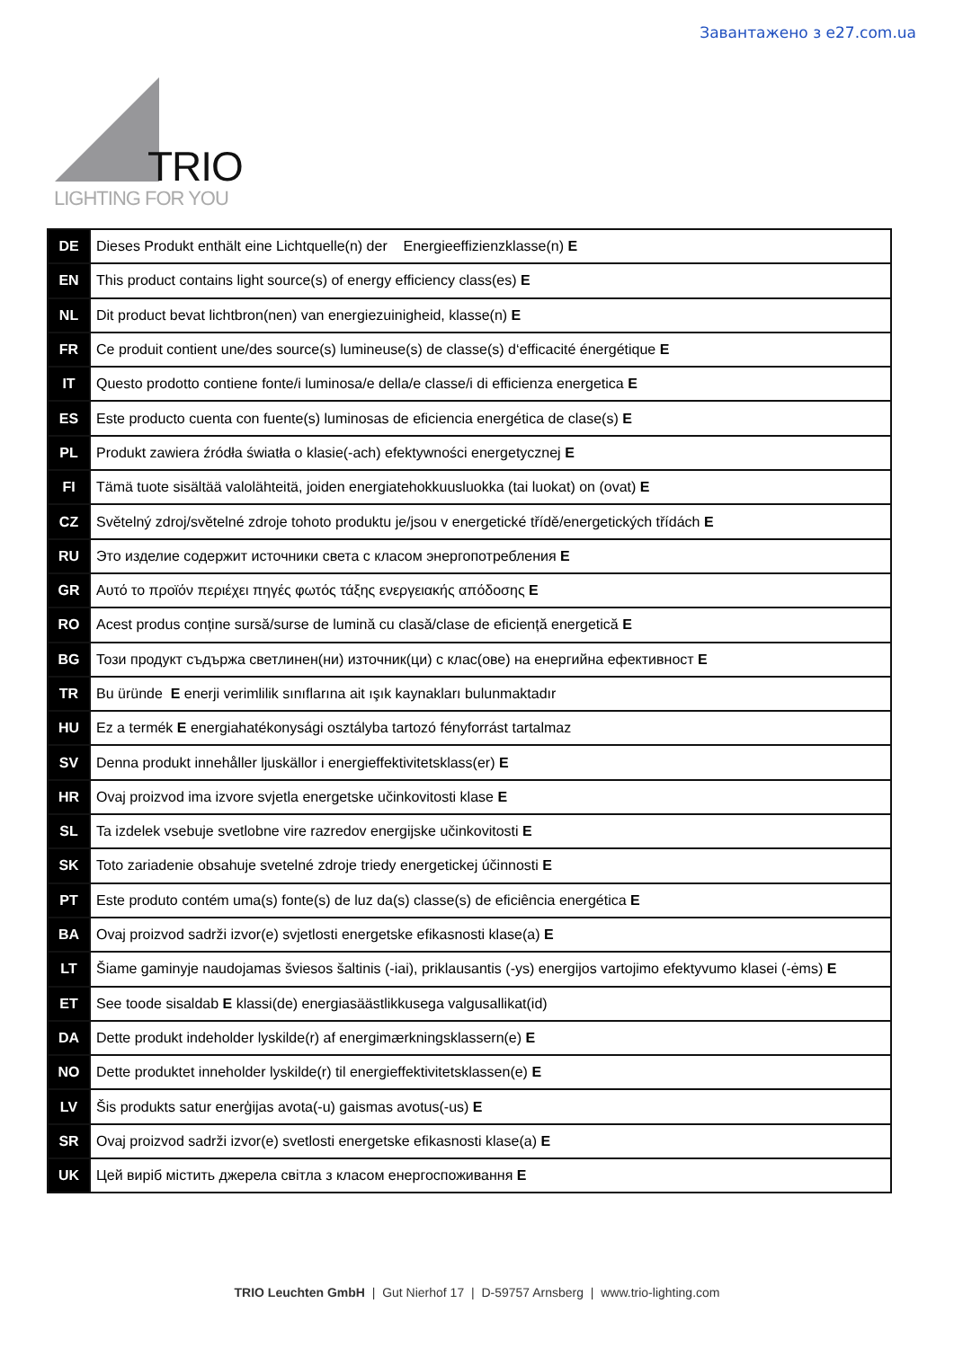Завантажено з e27.com.ua
TRIO
LIGHTING FOR YOU
| DE | Dieses Produkt enthält eine Lichtquelle(n) der Energieeffizienzklasse(n) E |
| EN | This product contains light source(s) of energy efficiency class(es) E |
| NL | Dit product bevat lichtbron(nen) van energiezuinigheid, klasse(n) E |
| FR | Ce produit contient une/des source(s) lumineuse(s) de classe(s) d‘efficacité énergétique E |
| IT | Questo prodotto contiene fonte/i luminosa/e della/e classe/i di efficienza energetica E |
| ES | Este producto cuenta con fuente(s) luminosas de eficiencia energética de clase(s) E |
| PL | Produkt zawiera źródła światła o klasie(-ach) efektywności energetycznej E |
| FI | Tämä tuote sisältää valolähteitä, joiden energiatehokkuusluokka (tai luokat) on (ovat) E |
| CZ | Světelný zdroj/světelné zdroje tohoto produktu je/jsou v energetické třídě/energetických třídách E |
| RU | Это изделие содержит источники света с класом энергопотребления E |
| GR | Αυτό το προϊόν περιέχει πηγές φωτός τάξης ενεργειακής απόδοσης E |
| RO | Acest produs conține sursă/surse de lumină cu clasă/clase de eficiență energetică E |
| BG | Този продукт съдържа светлинен(ни) източник(ци) с клас(ове) на енергийна ефективност E |
| TR | Bu üründe E enerji verimlilik sınıflarına ait ışık kaynakları bulunmaktadır |
| HU | Ez a termék E energiahatékonysági osztályba tartozó fényforrást tartalmaz |
| SV | Denna produkt innehåller ljuskällor i energieffektivitetsklass(er) E |
| HR | Ovaj proizvod ima izvore svjetla energetske učinkovitosti klase E |
| SL | Ta izdelek vsebuje svetlobne vire razredov energijske učinkovitosti E |
| SK | Toto zariadenie obsahuje svetelné zdroje triedy energetickej účinnosti E |
| PT | Este produto contém uma(s) fonte(s) de luz da(s) classe(s) de eficiência energética E |
| BA | Ovaj proizvod sadrži izvor(e) svjetlosti energetske efikasnosti klase(a) E |
| LT | Šiame gaminyje naudojamas šviesos šaltinis (-iai), priklausantis (-ys) energijos vartojimo efektyvumo klasei (-ėms) E |
| ET | See toode sisaldab E klassi(de) energiasäästlikkusega valgusallikat(id) |
| DA | Dette produkt indeholder lyskilde(r) af energimærkningsklassern(e) E |
| NO | Dette produktet inneholder lyskilde(r) til energieffektivitetsklassen(e) E |
| LV | Šis produkts satur enerģijas avota(-u) gaismas avotus(-us) E |
| SR | Ovaj proizvod sadrži izvor(e) svetlosti energetske efikasnosti klase(a) E |
| UK | Цей виріб містить джерела світла з класом енергоспоживання E |
TRIO Leuchten GmbH | Gut Nierhof 17 | D-59757 Arnsberg | www.trio-lighting.com